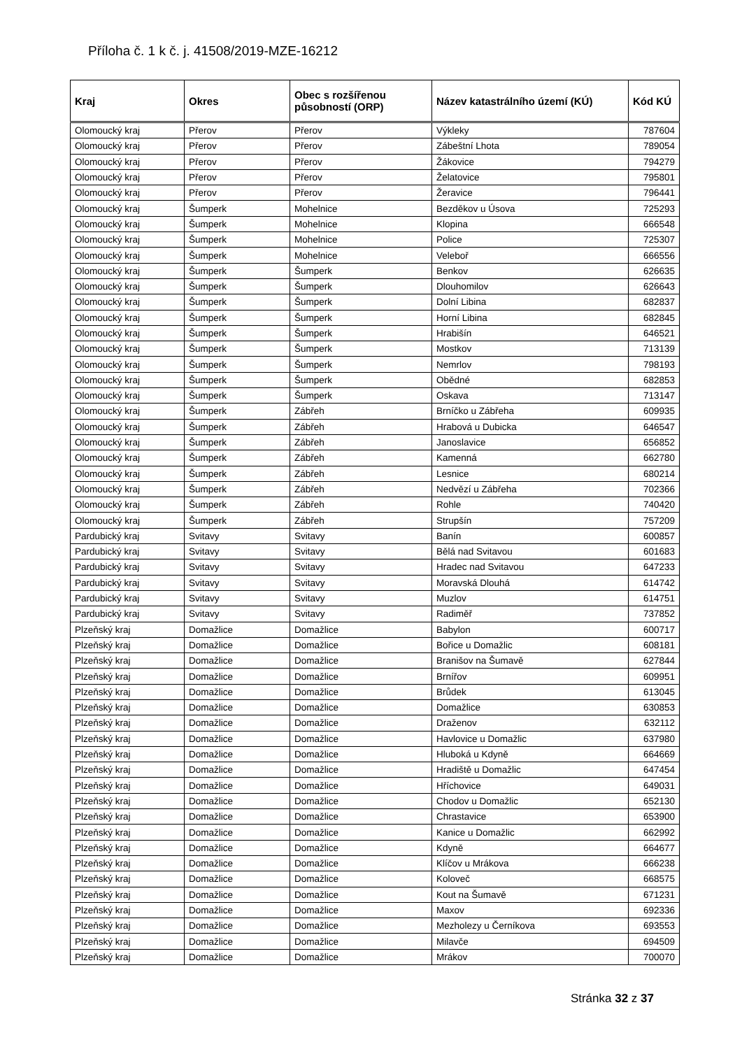Příloha č. 1 k č. j. 41508/2019-MZE-16212
| Kraj | Okres | Obec s rozšířenou působností (ORP) | Název katastrálního území (KÚ) | Kód KÚ |
| --- | --- | --- | --- | --- |
| Olomoucký kraj | Přerov | Přerov | Výkleky | 787604 |
| Olomoucký kraj | Přerov | Přerov | Zábeštní Lhota | 789054 |
| Olomoucký kraj | Přerov | Přerov | Žákovice | 794279 |
| Olomoucký kraj | Přerov | Přerov | Želatovice | 795801 |
| Olomoucký kraj | Přerov | Přerov | Žeravice | 796441 |
| Olomoucký kraj | Šumperk | Mohelnice | Bezděkov u Úsova | 725293 |
| Olomoucký kraj | Šumperk | Mohelnice | Klopina | 666548 |
| Olomoucký kraj | Šumperk | Mohelnice | Police | 725307 |
| Olomoucký kraj | Šumperk | Mohelnice | Veleboř | 666556 |
| Olomoucký kraj | Šumperk | Šumperk | Benkov | 626635 |
| Olomoucký kraj | Šumperk | Šumperk | Dlouhomilov | 626643 |
| Olomoucký kraj | Šumperk | Šumperk | Dolní Libina | 682837 |
| Olomoucký kraj | Šumperk | Šumperk | Horní Libina | 682845 |
| Olomoucký kraj | Šumperk | Šumperk | Hrabišín | 646521 |
| Olomoucký kraj | Šumperk | Šumperk | Mostkov | 713139 |
| Olomoucký kraj | Šumperk | Šumperk | Nemrlov | 798193 |
| Olomoucký kraj | Šumperk | Šumperk | Obědné | 682853 |
| Olomoucký kraj | Šumperk | Šumperk | Oskava | 713147 |
| Olomoucký kraj | Šumperk | Zábřeh | Brníčko u Zábřeha | 609935 |
| Olomoucký kraj | Šumperk | Zábřeh | Hrabová u Dubicka | 646547 |
| Olomoucký kraj | Šumperk | Zábřeh | Janoslavice | 656852 |
| Olomoucký kraj | Šumperk | Zábřeh | Kamenná | 662780 |
| Olomoucký kraj | Šumperk | Zábřeh | Lesnice | 680214 |
| Olomoucký kraj | Šumperk | Zábřeh | Nedvězí u Zábřeha | 702366 |
| Olomoucký kraj | Šumperk | Zábřeh | Rohle | 740420 |
| Olomoucký kraj | Šumperk | Zábřeh | Strupšín | 757209 |
| Pardubický kraj | Svitavy | Svitavy | Banín | 600857 |
| Pardubický kraj | Svitavy | Svitavy | Bělá nad Svitavou | 601683 |
| Pardubický kraj | Svitavy | Svitavy | Hradec nad Svitavou | 647233 |
| Pardubický kraj | Svitavy | Svitavy | Moravská Dlouhá | 614742 |
| Pardubický kraj | Svitavy | Svitavy | Muzlov | 614751 |
| Pardubický kraj | Svitavy | Svitavy | Radiměř | 737852 |
| Plzeňský kraj | Domažlice | Domažlice | Babylon | 600717 |
| Plzeňský kraj | Domažlice | Domažlice | Bořice u Domažlic | 608181 |
| Plzeňský kraj | Domažlice | Domažlice | Branišov na Šumavě | 627844 |
| Plzeňský kraj | Domažlice | Domažlice | Brnířov | 609951 |
| Plzeňský kraj | Domažlice | Domažlice | Brůdek | 613045 |
| Plzeňský kraj | Domažlice | Domažlice | Domažlice | 630853 |
| Plzeňský kraj | Domažlice | Domažlice | Draženov | 632112 |
| Plzeňský kraj | Domažlice | Domažlice | Havlovice u Domažlic | 637980 |
| Plzeňský kraj | Domažlice | Domažlice | Hluboká u Kdyně | 664669 |
| Plzeňský kraj | Domažlice | Domažlice | Hradiště u Domažlic | 647454 |
| Plzeňský kraj | Domažlice | Domažlice | Hříchovice | 649031 |
| Plzeňský kraj | Domažlice | Domažlice | Chodov u Domažlic | 652130 |
| Plzeňský kraj | Domažlice | Domažlice | Chrastavice | 653900 |
| Plzeňský kraj | Domažlice | Domažlice | Kanice u Domažlic | 662992 |
| Plzeňský kraj | Domažlice | Domažlice | Kdyně | 664677 |
| Plzeňský kraj | Domažlice | Domažlice | Klíčov u Mrákova | 666238 |
| Plzeňský kraj | Domažlice | Domažlice | Koloveč | 668575 |
| Plzeňský kraj | Domažlice | Domažlice | Kout na Šumavě | 671231 |
| Plzeňský kraj | Domažlice | Domažlice | Maxov | 692336 |
| Plzeňský kraj | Domažlice | Domažlice | Mezholezy u Černíkova | 693553 |
| Plzeňský kraj | Domažlice | Domažlice | Milavče | 694509 |
| Plzeňský kraj | Domažlice | Domažlice | Mrákov | 700070 |
Stránka 32 z 37